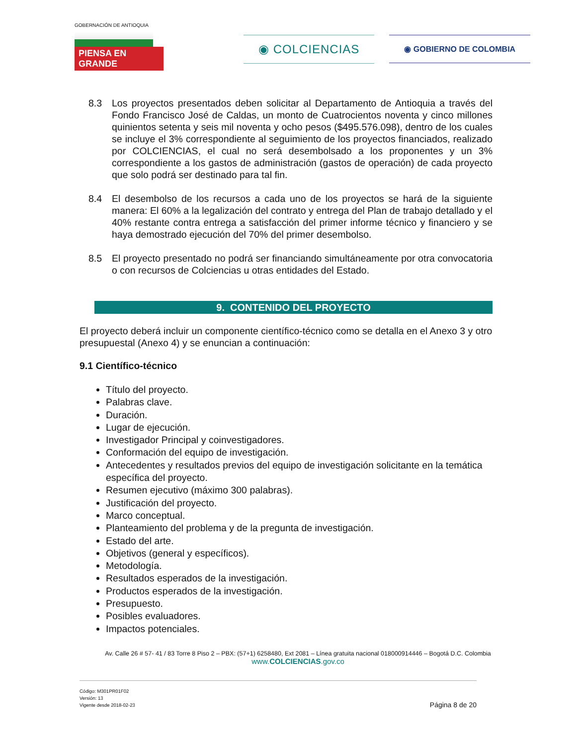GOBERNACIÓN DE ANTIOQUIA
PIENSA EN GRANDE
◉ COLCIENCIAS
◉ GOBIERNO DE COLOMBIA
8.3 Los proyectos presentados deben solicitar al Departamento de Antioquia a través del Fondo Francisco José de Caldas, un monto de Cuatrocientos noventa y cinco millones quinientos setenta y seis mil noventa y ocho pesos ($495.576.098), dentro de los cuales se incluye el 3% correspondiente al seguimiento de los proyectos financiados, realizado por COLCIENCIAS, el cual no será desembolsado a los proponentes y un 3% correspondiente a los gastos de administración (gastos de operación) de cada proyecto que solo podrá ser destinado para tal fin.
8.4 El desembolso de los recursos a cada uno de los proyectos se hará de la siguiente manera: El 60% a la legalización del contrato y entrega del Plan de trabajo detallado y el 40% restante contra entrega a satisfacción del primer informe técnico y financiero y se haya demostrado ejecución del 70% del primer desembolso.
8.5 El proyecto presentado no podrá ser financiando simultáneamente por otra convocatoria o con recursos de Colciencias u otras entidades del Estado.
9. CONTENIDO DEL PROYECTO
El proyecto deberá incluir un componente científico-técnico como se detalla en el Anexo 3 y otro presupuestal (Anexo 4) y se enuncian a continuación:
9.1 Científico-técnico
Título del proyecto.
Palabras clave.
Duración.
Lugar de ejecución.
Investigador Principal y coinvestigadores.
Conformación del equipo de investigación.
Antecedentes y resultados previos del equipo de investigación solicitante en la temática específica del proyecto.
Resumen ejecutivo (máximo 300 palabras).
Justificación del proyecto.
Marco conceptual.
Planteamiento del problema y de la pregunta de investigación.
Estado del arte.
Objetivos (general y específicos).
Metodología.
Resultados esperados de la investigación.
Productos esperados de la investigación.
Presupuesto.
Posibles evaluadores.
Impactos potenciales.
Av. Calle 26 # 57- 41 / 83 Torre 8 Piso 2 – PBX: (57+1) 6258480, Ext 2081 – Línea gratuita nacional 018000914446 – Bogotá D.C. Colombia
www.COLCIENCIAS.gov.co
Código: M301PR01F02
Versión: 13
Vigente desde 2018-02-23
Página 8 de 20